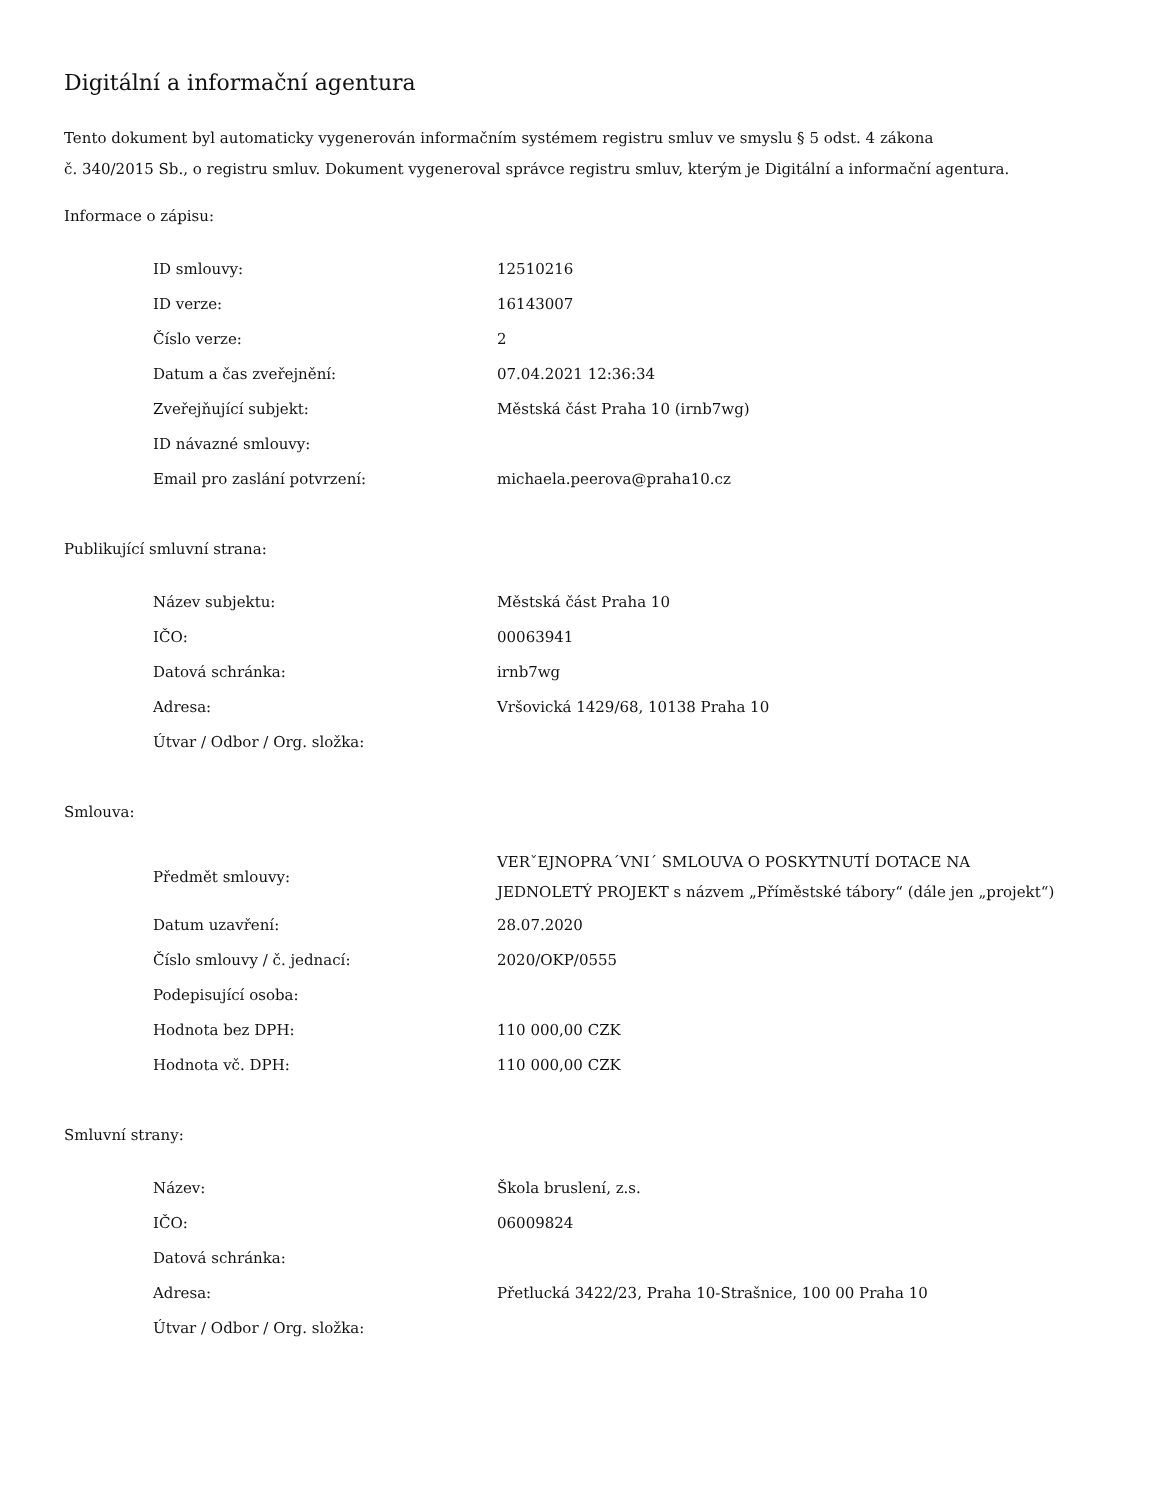Digitální a informační agentura
Tento dokument byl automaticky vygenerován informačním systémem registru smluv ve smyslu § 5 odst. 4 zákona
č. 340/2015 Sb., o registru smluv. Dokument vygeneroval správce registru smluv, kterým je Digitální a informační agentura.
Informace o zápisu:
| ID smlouvy: | 12510216 |
| ID verze: | 16143007 |
| Číslo verze: | 2 |
| Datum a čas zveřejnění: | 07.04.2021 12:36:34 |
| Zveřejňující subjekt: | Městská část Praha 10 (irnb7wg) |
| ID návazné smlouvy: | |
| Email pro zaslání potvrzení: | michaela.peerova@praha10.cz |
Publikující smluvní strana:
| Název subjektu: | Městská část Praha 10 |
| IČO: | 00063941 |
| Datová schránka: | irnb7wg |
| Adresa: | Vršovická 1429/68, 10138 Praha 10 |
| Útvar / Odbor / Org. složka: | |
Smlouva:
| Předmět smlouvy: | VERˇEJNOPRA´VNI´ SMLOUVA O POSKYTNUTÍ DOTACE NA JEDNOLETÝ PROJEKT s názvem „Příměstské tábory“ (dále jen „projekt“) |
| Datum uzavření: | 28.07.2020 |
| Číslo smlouvy / č. jednací: | 2020/OKP/0555 |
| Podepisující osoba: | |
| Hodnota bez DPH: | 110 000,00 CZK |
| Hodnota vč. DPH: | 110 000,00 CZK |
Smluvní strany:
| Název: | Škola bruslení, z.s. |
| IČO: | 06009824 |
| Datová schránka: | |
| Adresa: | Přetlucká 3422/23, Praha 10-Strašnice, 100 00 Praha 10 |
| Útvar / Odbor / Org. složka: | |